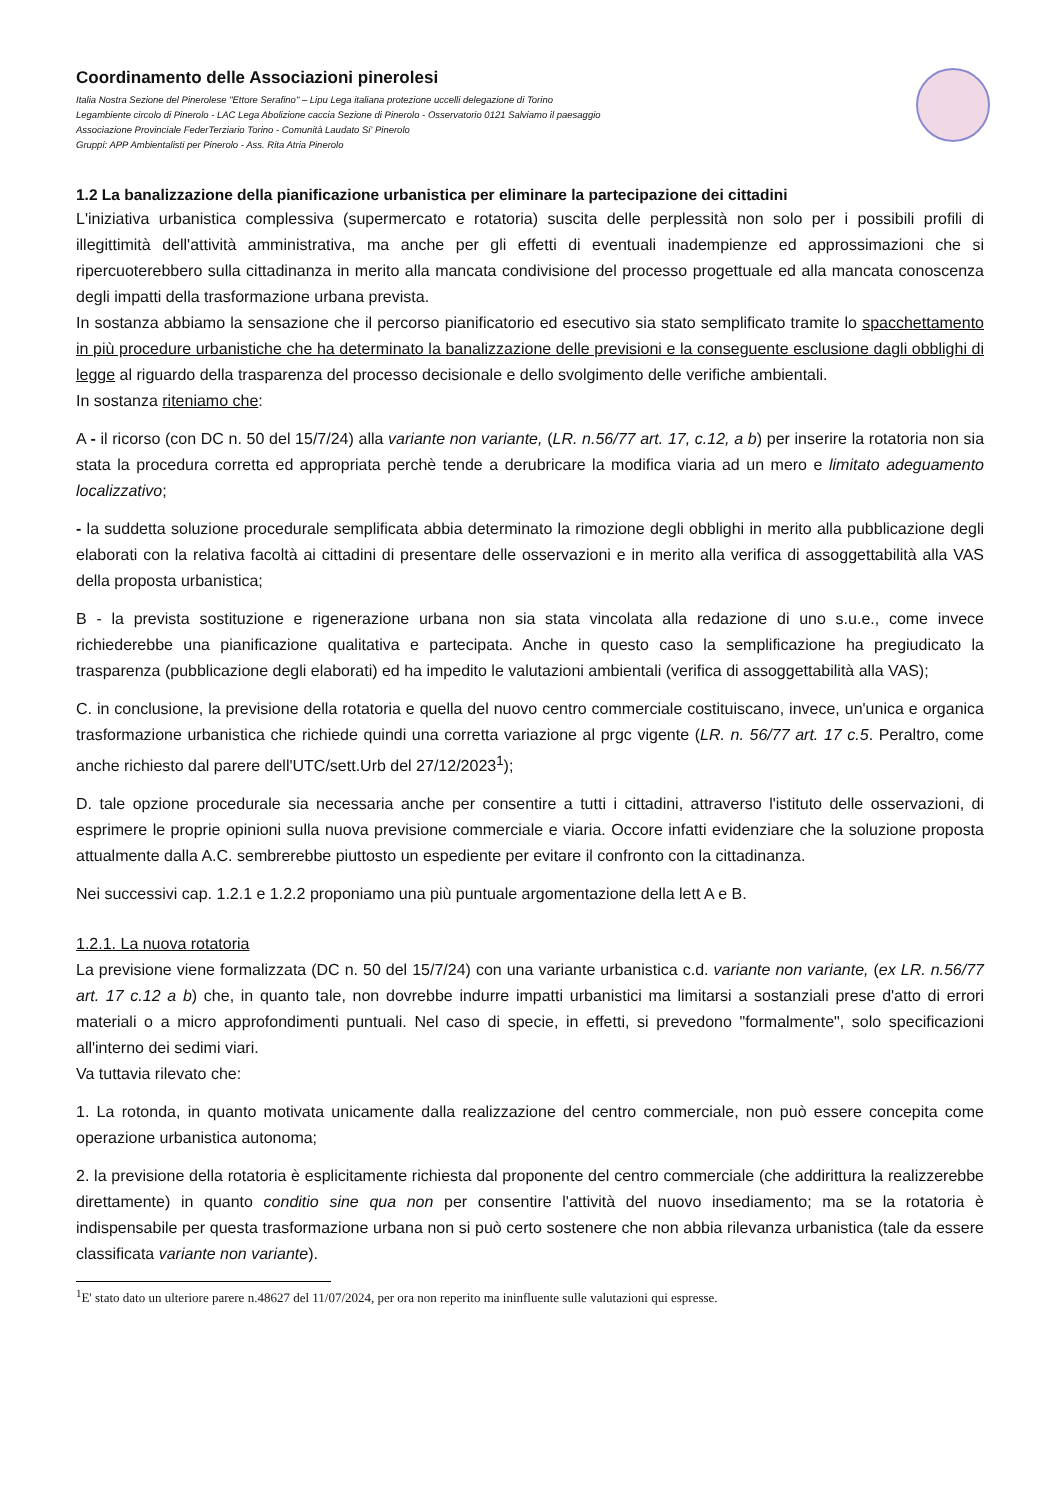Coordinamento delle Associazioni pinerolesi
Italia Nostra Sezione del Pinerolese "Ettore Serafino" – Lipu Lega italiana protezione uccelli delegazione di Torino
Legambiente circolo di Pinerolo - LAC Lega Abolizione caccia Sezione di Pinerolo - Osservatorio 0121 Salviamo il paesaggio
Associazione Provinciale FederTerziario Torino - Comunità Laudato Si' Pinerolo
Gruppi: APP Ambientalisti per Pinerolo - Ass. Rita Atria Pinerolo
1.2 La banalizzazione della pianificazione urbanistica per eliminare la partecipazione dei cittadini
L'iniziativa urbanistica complessiva (supermercato e rotatoria) suscita delle perplessità non solo per i possibili profili di illegittimità dell'attività amministrativa, ma anche per gli effetti di eventuali inadempienze ed approssimazioni che si ripercuoterebbero sulla cittadinanza in merito alla mancata condivisione del processo progettuale ed alla mancata conoscenza degli impatti della trasformazione urbana prevista.
In sostanza abbiamo la sensazione che il percorso pianificatorio ed esecutivo sia stato semplificato tramite lo spacchettamento in più procedure urbanistiche che ha determinato la banalizzazione delle previsioni e la conseguente esclusione dagli obblighi di legge al riguardo della trasparenza del processo decisionale e dello svolgimento delle verifiche ambientali.
In sostanza riteniamo che:
A - il ricorso (con DC n. 50 del 15/7/24) alla variante non variante, (LR. n.56/77 art. 17, c.12, a b) per inserire la rotatoria non sia stata la procedura corretta ed appropriata perchè tende a derubricare la modifica viaria ad un mero e limitato adeguamento localizzativo;
- la suddetta soluzione procedurale semplificata abbia determinato la rimozione degli obblighi in merito alla pubblicazione degli elaborati con la relativa facoltà ai cittadini di presentare delle osservazioni e in merito alla verifica di assoggettabilità alla VAS della proposta urbanistica;
B - la prevista sostituzione e rigenerazione urbana non sia stata vincolata alla redazione di uno s.u.e., come invece richiederebbe una pianificazione qualitativa e partecipata. Anche in questo caso la semplificazione ha pregiudicato la trasparenza (pubblicazione degli elaborati) ed ha impedito le valutazioni ambientali (verifica di assoggettabilità alla VAS);
C. in conclusione, la previsione della rotatoria e quella del nuovo centro commerciale costituiscano, invece, un'unica e organica trasformazione urbanistica che richiede quindi una corretta variazione al prgc vigente (LR. n. 56/77 art. 17 c.5. Peraltro, come anche richiesto dal parere dell'UTC/sett.Urb del 27/12/2023<sup>1</sup>);
D. tale opzione procedurale sia necessaria anche per consentire a tutti i cittadini, attraverso l'istituto delle osservazioni, di esprimere le proprie opinioni sulla nuova previsione commerciale e viaria. Occore infatti evidenziare che la soluzione proposta attualmente dalla A.C. sembrerebbe piuttosto un espediente per evitare il confronto con la cittadinanza.
Nei successivi cap. 1.2.1 e 1.2.2 proponiamo una più puntuale argomentazione della lett A e B.
1.2.1. La nuova rotatoria
La previsione viene formalizzata (DC n. 50 del 15/7/24) con una variante urbanistica c.d. variante non variante, (ex LR. n.56/77 art. 17 c.12 a b) che, in quanto tale, non dovrebbe indurre impatti urbanistici ma limitarsi a sostanziali prese d'atto di errori materiali o a micro approfondimenti puntuali. Nel caso di specie, in effetti, si prevedono "formalmente", solo specificazioni all'interno dei sedimi viari.
Va tuttavia rilevato che:
1. La rotonda, in quanto motivata unicamente dalla realizzazione del centro commerciale, non può essere concepita come operazione urbanistica autonoma;
2. la previsione della rotatoria è esplicitamente richiesta dal proponente del centro commerciale (che addirittura la realizzerebbe direttamente) in quanto conditio sine qua non per consentire l'attività del nuovo insediamento; ma se la rotatoria è indispensabile per questa trasformazione urbana non si può certo sostenere che non abbia rilevanza urbanistica (tale da essere classificata variante non variante).
<sup>1</sup> E' stato dato un ulteriore parere n.48627 del 11/07/2024, per ora non reperito ma ininfluente sulle valutazioni qui espresse.